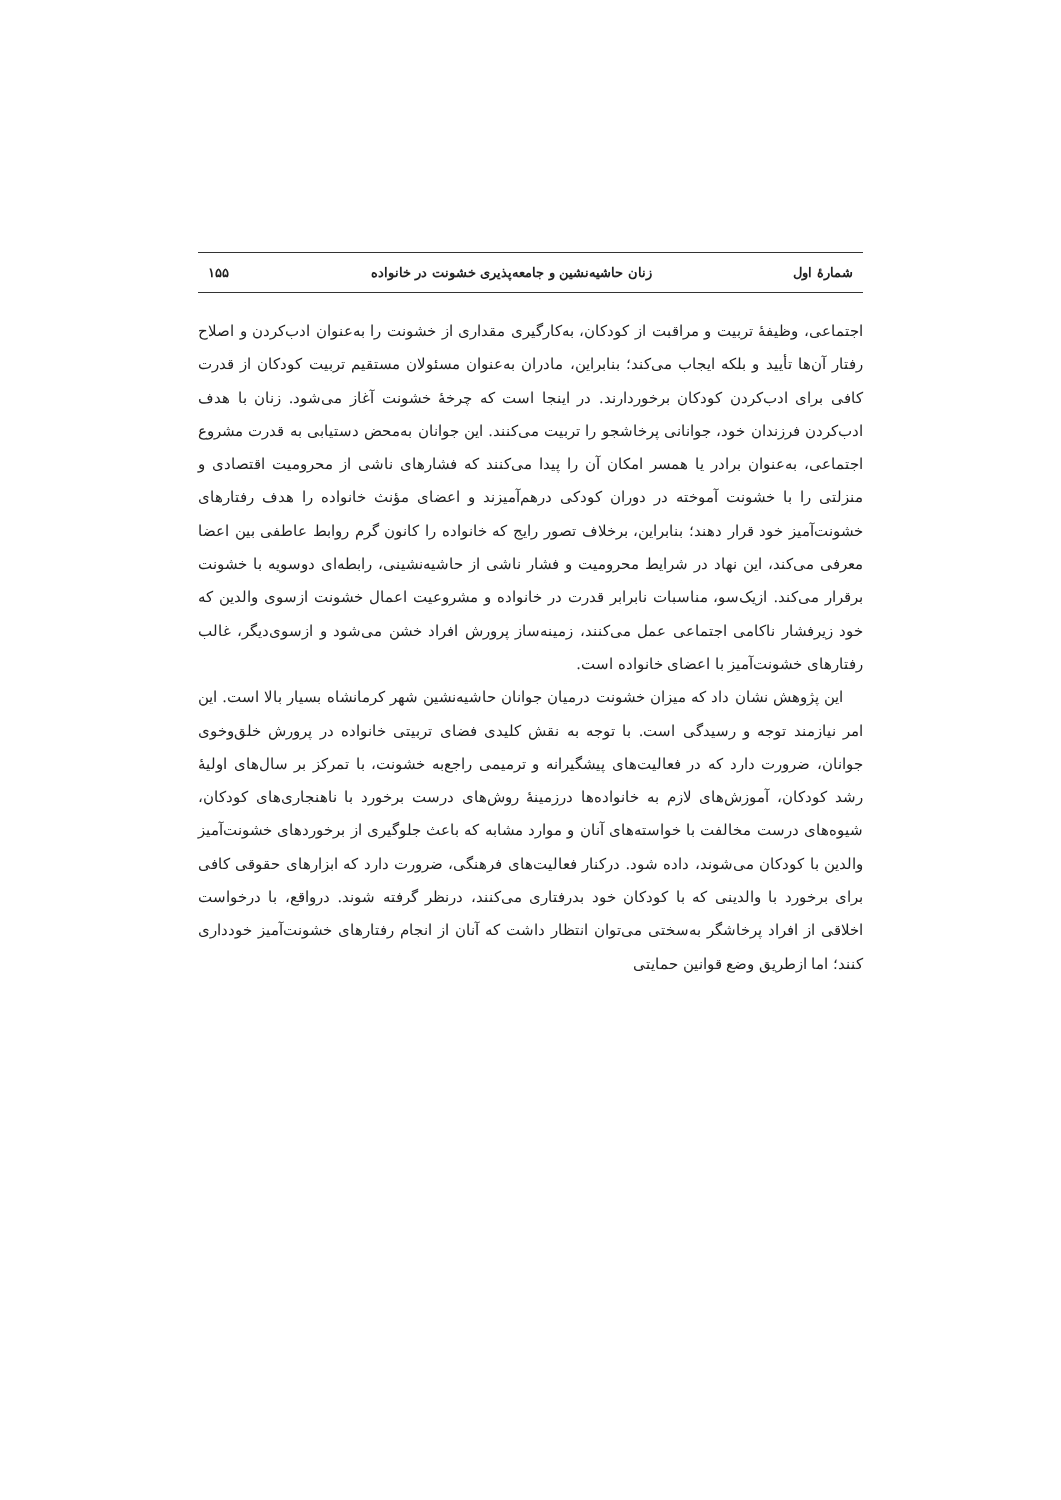شمارهٔ اول زنان حاشیه‌نشین و جامعه‌پذیری خشونت در خانواده ۱۵۵
اجتماعی، وظیفهٔ تربیت و مراقبت از کودکان، به‌کارگیری مقداری از خشونت را به‌عنوان ادب‌کردن و اصلاح رفتار آن‌ها تأیید و بلکه ایجاب می‌کند؛ بنابراین، مادران به‌عنوان مسئولان مستقیم تربیت کودکان از قدرت کافی برای ادب‌کردن کودکان برخوردارند. در اینجا است که چرخهٔ خشونت آغاز می‌شود. زنان با هدف ادب‌کردن فرزندان خود، جوانانی پرخاشجو را تربیت می‌کنند. این جوانان به‌محض دستیابی به قدرت مشروع اجتماعی، به‌عنوان برادر یا همسر امکان آن را پیدا می‌کنند که فشارهای ناشی از محرومیت اقتصادی و منزلتی را با خشونت آموخته در دوران کودکی درهم‌آمیزند و اعضای مؤنث خانواده را هدف رفتارهای خشونت‌آمیز خود قرار دهند؛ بنابراین، برخلاف تصور رایج که خانواده را کانون گرم روابط عاطفی بین اعضا معرفی می‌کند، این نهاد در شرایط محرومیت و فشار ناشی از حاشیه‌نشینی، رابطه‌ای دوسویه با خشونت برقرار می‌کند. ازیک‌سو، مناسبات نابرابر قدرت در خانواده و مشروعیت اعمال خشونت ازسوی والدین که خود زیرفشار ناکامی اجتماعی عمل می‌کنند، زمینه‌ساز پرورش افراد خشن می‌شود و ازسوی‌دیگر، غالب رفتارهای خشونت‌آمیز با اعضای خانواده است.
این پژوهش نشان داد که میزان خشونت درمیان جوانان حاشیه‌نشین شهر کرمانشاه بسیار بالا است. این امر نیازمند توجه و رسیدگی است. با توجه به نقش کلیدی فضای تربیتی خانواده در پرورش خلق‌وخوی جوانان، ضرورت دارد که در فعالیت‌های پیشگیرانه و ترمیمی راجع‌به خشونت، با تمرکز بر سال‌های اولیهٔ رشد کودکان، آموزش‌های لازم به خانواده‌ها درزمینهٔ روش‌های درست برخورد با ناهنجاری‌های کودکان، شیوه‌های درست مخالفت با خواسته‌های آنان و موارد مشابه که باعث جلوگیری از برخوردهای خشونت‌آمیز والدین با کودکان می‌شوند، داده شود. درکنار فعالیت‌های فرهنگی، ضرورت دارد که ابزارهای حقوقی کافی برای برخورد با والدینی که با کودکان خود بدرفتاری می‌کنند، درنظر گرفته شوند. درواقع، با درخواست اخلاقی از افراد پرخاشگر به‌سختی می‌توان انتظار داشت که آنان از انجام رفتارهای خشونت‌آمیز خودداری کنند؛ اما ازطریق وضع قوانین حمایتی